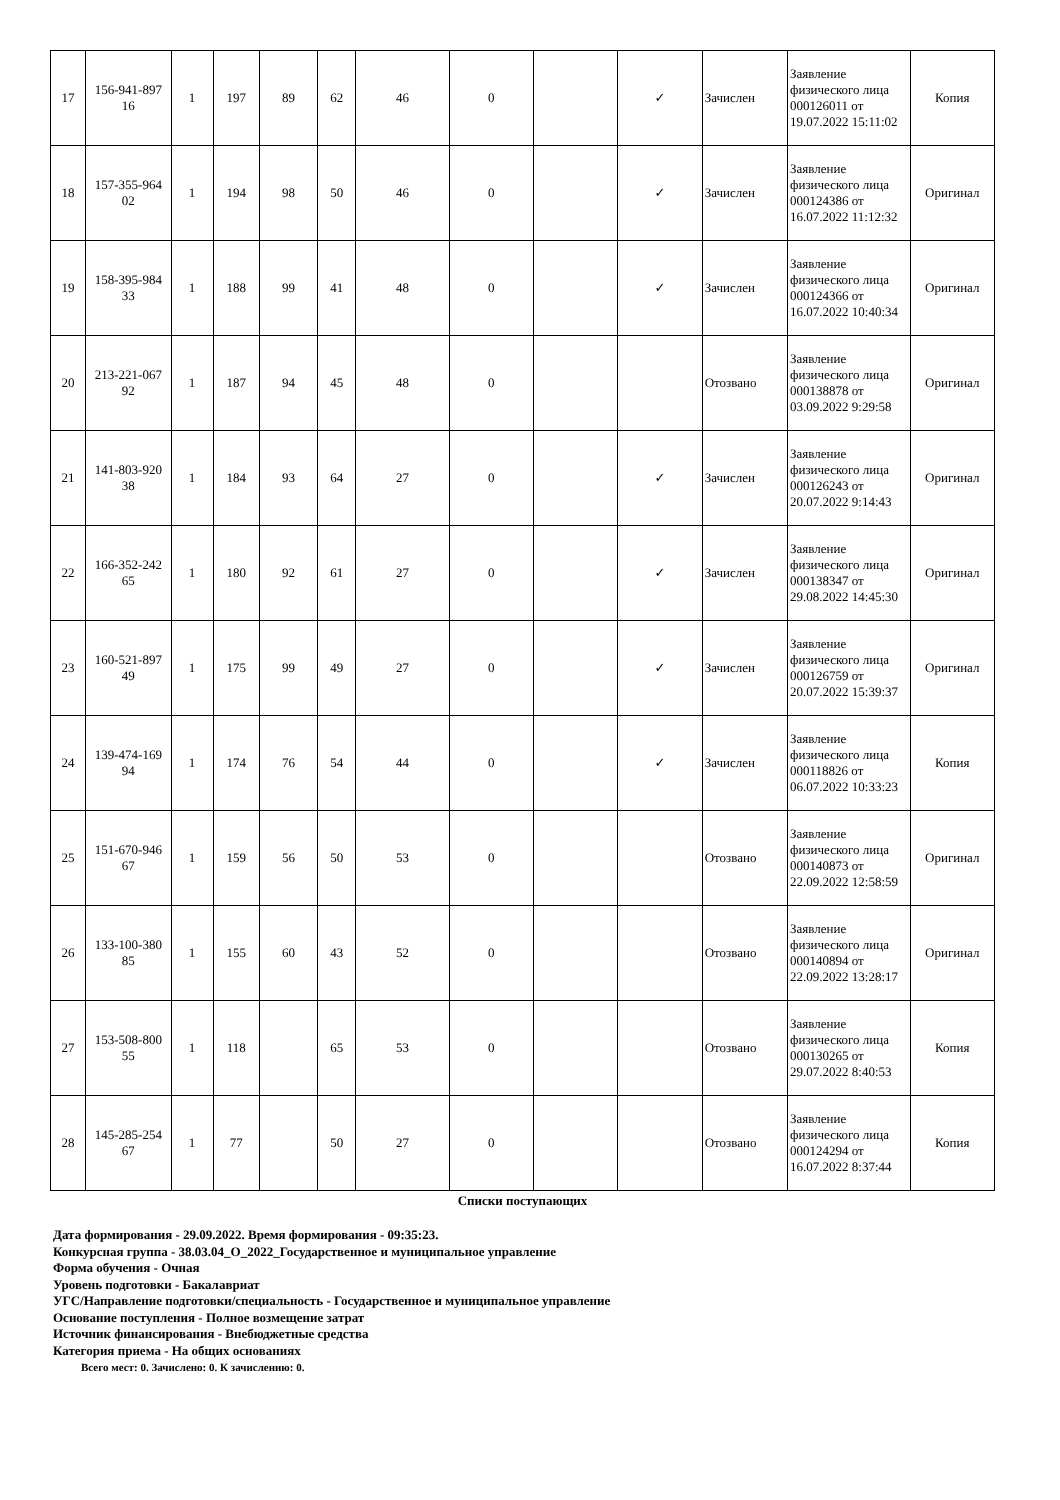| 17 | 156-941-897 16 | 1 | 197 | 89 | 62 | 46 | 0 | | ✓ | Зачислен | Заявление физического лица 000126011 от 19.07.2022 15:11:02 | Копия |
| 18 | 157-355-964 02 | 1 | 194 | 98 | 50 | 46 | 0 | | ✓ | Зачислен | Заявление физического лица 000124386 от 16.07.2022 11:12:32 | Оригинал |
| 19 | 158-395-984 33 | 1 | 188 | 99 | 41 | 48 | 0 | | ✓ | Зачислен | Заявление физического лица 000124366 от 16.07.2022 10:40:34 | Оригинал |
| 20 | 213-221-067 92 | 1 | 187 | 94 | 45 | 48 | 0 | | | Отозвано | Заявление физического лица 000138878 от 03.09.2022 9:29:58 | Оригинал |
| 21 | 141-803-920 38 | 1 | 184 | 93 | 64 | 27 | 0 | | ✓ | Зачислен | Заявление физического лица 000126243 от 20.07.2022 9:14:43 | Оригинал |
| 22 | 166-352-242 65 | 1 | 180 | 92 | 61 | 27 | 0 | | ✓ | Зачислен | Заявление физического лица 000138347 от 29.08.2022 14:45:30 | Оригинал |
| 23 | 160-521-897 49 | 1 | 175 | 99 | 49 | 27 | 0 | | ✓ | Зачислен | Заявление физического лица 000126759 от 20.07.2022 15:39:37 | Оригинал |
| 24 | 139-474-169 94 | 1 | 174 | 76 | 54 | 44 | 0 | | ✓ | Зачислен | Заявление физического лица 000118826 от 06.07.2022 10:33:23 | Копия |
| 25 | 151-670-946 67 | 1 | 159 | 56 | 50 | 53 | 0 | | | Отозвано | Заявление физического лица 000140873 от 22.09.2022 12:58:59 | Оригинал |
| 26 | 133-100-380 85 | 1 | 155 | 60 | 43 | 52 | 0 | | | Отозвано | Заявление физического лица 000140894 от 22.09.2022 13:28:17 | Оригинал |
| 27 | 153-508-800 55 | 1 | 118 | | 65 | 53 | 0 | | | Отозвано | Заявление физического лица 000130265 от 29.07.2022 8:40:53 | Копия |
| 28 | 145-285-254 67 | 1 | 77 | | 50 | 27 | 0 | | | Отозвано | Заявление физического лица 000124294 от 16.07.2022 8:37:44 | Копия |
Списки поступающих
Дата формирования - 29.09.2022. Время формирования - 09:35:23.
Конкурсная группа - 38.03.04_О_2022_Государственное и муниципальное управление
Форма обучения - Очная
Уровень подготовки - Бакалавриат
УГС/Направление подготовки/специальность - Государственное и муниципальное управление
Основание поступления - Полное возмещение затрат
Источник финансирования - Внебюджетные средства
Категория приема - На общих основаниях
Всего мест: 0. Зачислено: 0. К зачислению: 0.